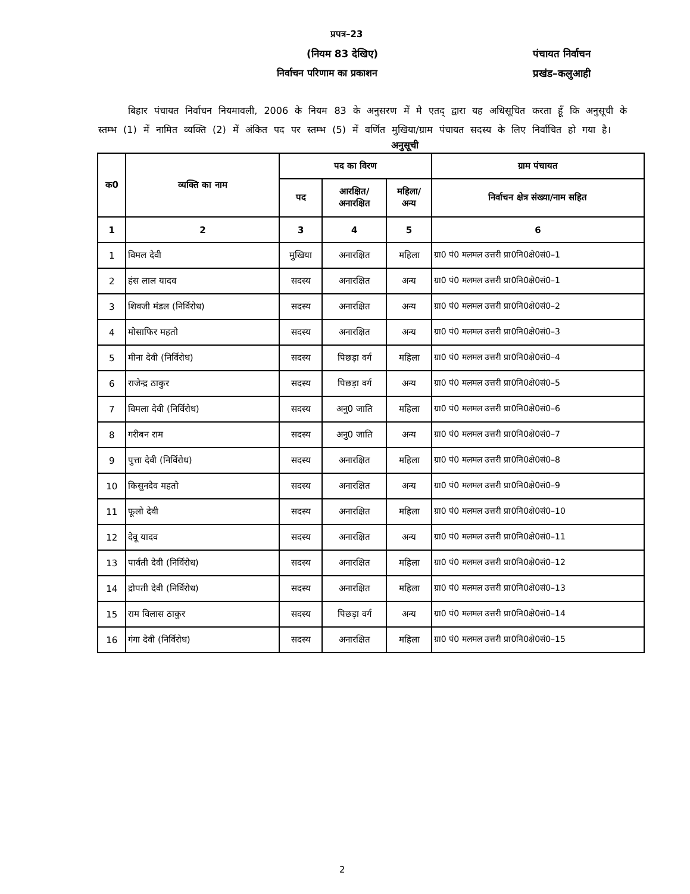प्रपत्र–23
(नियम 83 देखिए)
निर्वाचन परिणाम का प्रकाशन
पंचायत निर्वाचन
प्रखंड–कलुआही
बिहार पंचायत निर्वाचन नियमावली, 2006 के नियम 83 के अनुसरण में मै एतद् द्वारा यह अधिसूचित करता हूँ कि अनुसूची के स्तम्भ (1) में नामित व्यक्ति (2) में अंकित पद पर स्तम्भ (5) में वर्णित मुखिया/ग्राम पंचायत सदस्य के लिए निर्वाचित हो गया है।
अनुसूची
| क0 | व्यक्ति का नाम | पद का विरण | | | ग्राम पंचायत |
| --- | --- | --- | --- | --- | --- |
| | | पद | आरक्षित/ अनारक्षित | महिला/ अन्य | निर्वाचन क्षेत्र संख्या/नाम सहित |
| 1 | 2 | 3 | 4 | 5 | 6 |
| 1 | विमल देवी | मुखिया | अनारक्षित | महिला | ग्रा0 पं0 मलमल उत्तरी प्रा0नि0क्षे0सं0–1 |
| 2 | हंस लाल यादव | सदस्य | अनारक्षित | अन्य | ग्रा0 पं0 मलमल उत्तरी प्रा0नि0क्षे0सं0–1 |
| 3 | शिवजी मंडल (निर्विरोध) | सदस्य | अनारक्षित | अन्य | ग्रा0 पं0 मलमल उत्तरी प्रा0नि0क्षे0सं0–2 |
| 4 | मोसाफिर महतो | सदस्य | अनारक्षित | अन्य | ग्रा0 पं0 मलमल उत्तरी प्रा0नि0क्षे0सं0–3 |
| 5 | मीना देवी (निर्विरोध) | सदस्य | पिछड़ा वर्ग | महिला | ग्रा0 पं0 मलमल उत्तरी प्रा0नि0क्षे0सं0–4 |
| 6 | राजेन्द्र ठाकुर | सदस्य | पिछड़ा वर्ग | अन्य | ग्रा0 पं0 मलमल उत्तरी प्रा0नि0क्षे0सं0–5 |
| 7 | विमला देवी (निर्विरोध) | सदस्य | अनु0 जाति | महिला | ग्रा0 पं0 मलमल उत्तरी प्रा0नि0क्षे0सं0–6 |
| 8 | गरीबन राम | सदस्य | अनु0 जाति | अन्य | ग्रा0 पं0 मलमल उत्तरी प्रा0नि0क्षे0सं0–7 |
| 9 | पुत्ता देवी (निर्विरोध) | सदस्य | अनारक्षित | महिला | ग्रा0 पं0 मलमल उत्तरी प्रा0नि0क्षे0सं0–8 |
| 10 | किसुनदेव महतो | सदस्य | अनारक्षित | अन्य | ग्रा0 पं0 मलमल उत्तरी प्रा0नि0क्षे0सं0–9 |
| 11 | फूलो देवी | सदस्य | अनारक्षित | महिला | ग्रा0 पं0 मलमल उत्तरी प्रा0नि0क्षे0सं0–10 |
| 12 | देवू यादव | सदस्य | अनारक्षित | अन्य | ग्रा0 पं0 मलमल उत्तरी प्रा0नि0क्षे0सं0–11 |
| 13 | पार्वती देवी (निर्विरोध) | सदस्य | अनारक्षित | महिला | ग्रा0 पं0 मलमल उत्तरी प्रा0नि0क्षे0सं0–12 |
| 14 | द्रोपती देवी (निर्विरोध) | सदस्य | अनारक्षित | महिला | ग्रा0 पं0 मलमल उत्तरी प्रा0नि0क्षे0सं0–13 |
| 15 | राम विलास ठाकुर | सदस्य | पिछड़ा वर्ग | अन्य | ग्रा0 पं0 मलमल उत्तरी प्रा0नि0क्षे0सं0–14 |
| 16 | गंगा देवी (निर्विरोध) | सदस्य | अनारक्षित | महिला | ग्रा0 पं0 मलमल उत्तरी प्रा0नि0क्षे0सं0–15 |
2